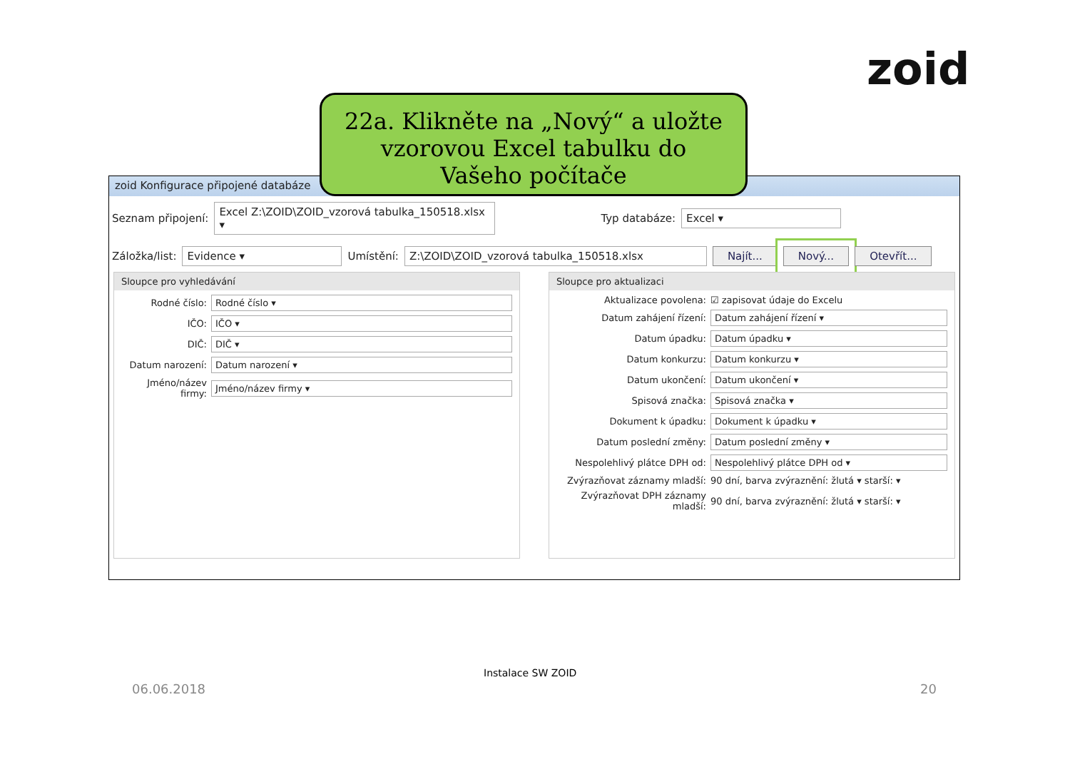zoid
22a. Klikněte na „Nový“ a uložte
vzorovou Excel tabulku do
Vašeho počítače
zoid Konfigurace připojené databáze
Seznam připojení: Excel Z:\ZOID\ZOID_vzorová tabulka_150518.xlsx ▾ Typ databáze: Excel ▾
Záložka/list: Evidence ▾ Umístění: Z:\ZOID\ZOID_vzorová tabulka_150518.xlsx Najít... Nový... Otevřít...
Sloupce pro vyhledávání
Rodné číslo:
Rodné číslo ▾
IČO:
IČO ▾
DIČ:
DIČ ▾
Datum narození:
Datum narození ▾
Jméno/název firmy:
Jméno/název firmy ▾
Sloupce pro aktualizaci
Aktualizace povolena: ☑ zapisovat údaje do Excelu
Datum zahájení řízení:
Datum zahájení řízení ▾
Datum úpadku:
Datum úpadku ▾
Datum konkurzu:
Datum konkurzu ▾
Datum ukončení:
Datum ukončení ▾
Spisová značka:
Spisová značka ▾
Dokument k úpadku:
Dokument k úpadku ▾
Datum poslední změny:
Datum poslední změny ▾
Nespolehlivý plátce DPH od:
Nespolehlivý plátce DPH od ▾
Zvýrazňovat záznamy mladší: 90 dní, barva zvýraznění: žlutá ▾ starší: ▾
Zvýrazňovat DPH záznamy mladší: 90 dní, barva zvýraznění: žlutá ▾ starší: ▾
Instalace SW ZOID
06.06.2018 20